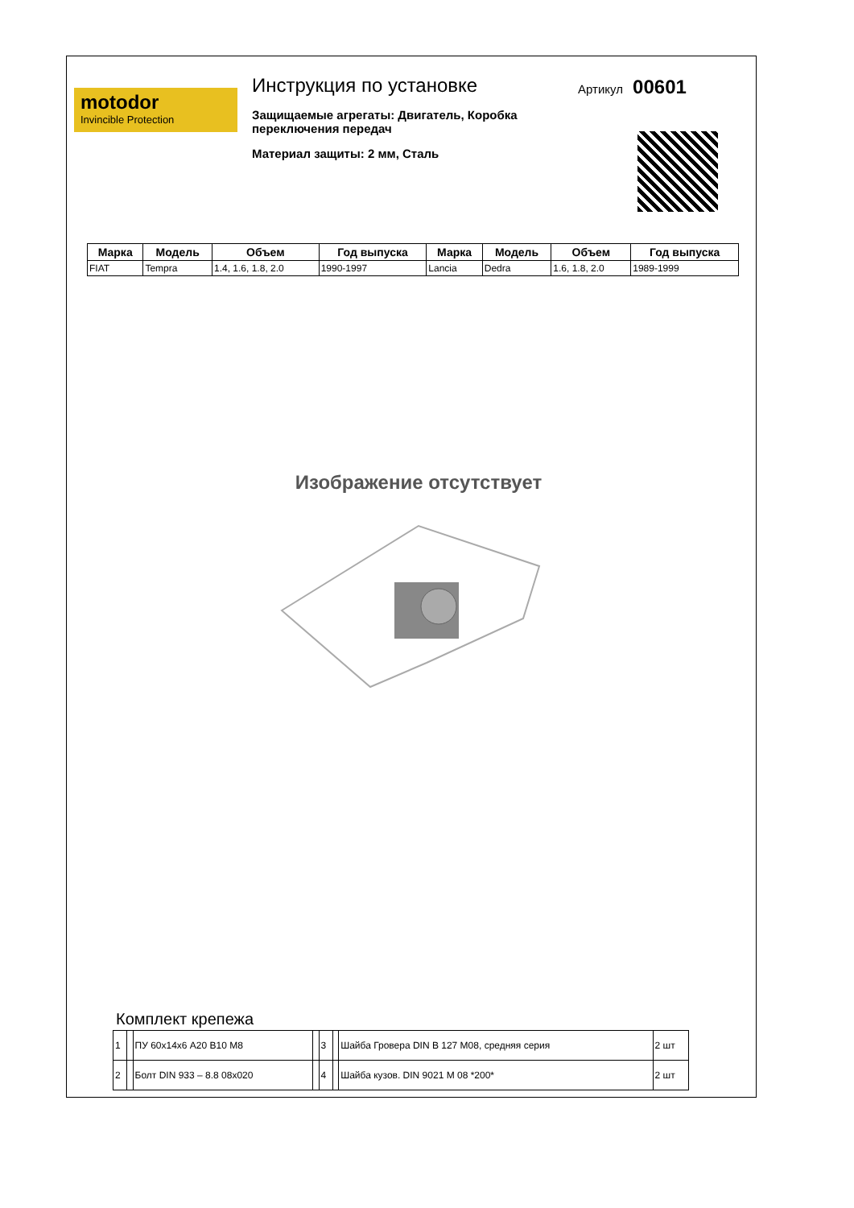motodor
Invincible Protection
Инструкция по установке
Защищаемые агрегаты: Двигатель, Коробка переключения передач
Материал защиты: 2 мм, Сталь
Артикул 00601
| Марка | Модель | Объем | Год выпуска | Марка | Модель | Объем | Год выпуска |
| --- | --- | --- | --- | --- | --- | --- | --- |
| FIAT | Tempra | 1.4, 1.6, 1.8, 2.0 | 1990-1997 | Lancia | Dedra | 1.6, 1.8, 2.0 | 1989-1999 |
Изображение отсутствует
Комплект крепежа
| 1 | | ПУ 60х14х6 А20 В10 М8 | | 3 | | Шайба Гровера DIN В 127 М08, средняя серия | 2 шт |
| 2 | | Болт DIN 933 – 8.8 08х020 | | 4 | | Шайба кузов. DIN 9021 М 08 *200* | 2 шт |